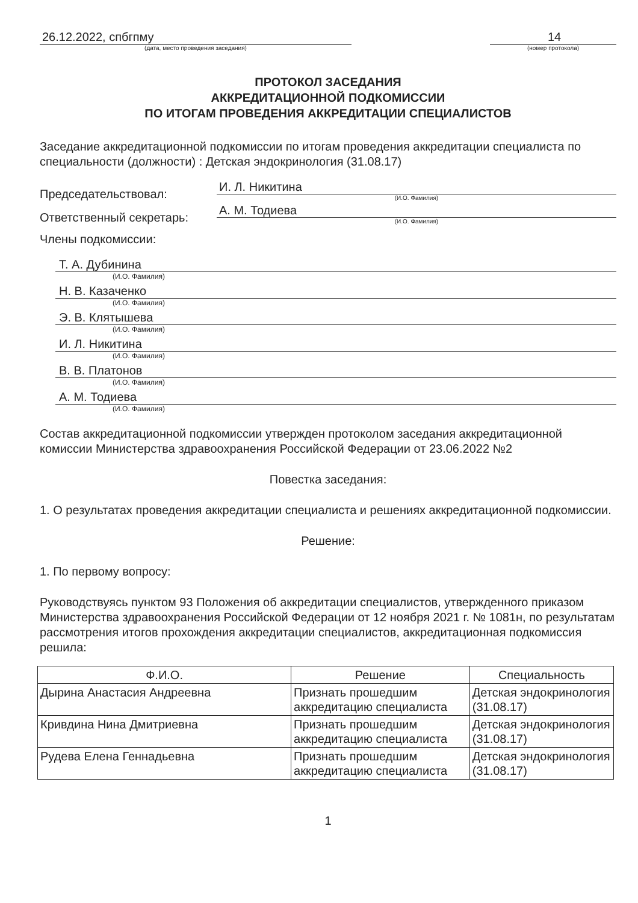26.12.2022, спбгпму
(дата, место проведения заседания)
14
(номер протокола)
ПРОТОКОЛ ЗАСЕДАНИЯ
АККРЕДИТАЦИОННОЙ ПОДКОМИССИИ
ПО ИТОГАМ ПРОВЕДЕНИЯ АККРЕДИТАЦИИ СПЕЦИАЛИСТОВ
Заседание аккредитационной подкомиссии по итогам проведения аккредитации специалиста по специальности (должности) : Детская эндокринология (31.08.17)
Председательствовал:
И. Л. Никитина
(И.О. Фамилия)
Ответственный секретарь:
А. М. Тодиева
(И.О. Фамилия)
Члены подкомиссии:
Т. А. Дубинина
(И.О. Фамилия)
Н. В. Казаченко
(И.О. Фамилия)
Э. В. Клятышева
(И.О. Фамилия)
И. Л. Никитина
(И.О. Фамилия)
В. В. Платонов
(И.О. Фамилия)
А. М. Тодиева
(И.О. Фамилия)
Состав аккредитационной подкомиссии утвержден протоколом заседания аккредитационной комиссии Министерства здравоохранения Российской Федерации от 23.06.2022 №2
Повестка заседания:
1. О результатах проведения аккредитации специалиста и решениях аккредитационной подкомиссии.
Решение:
1. По первому вопросу:
Руководствуясь пунктом 93 Положения об аккредитации специалистов, утвержденного приказом Министерства здравоохранения Российской Федерации от 12 ноября 2021 г. № 1081н, по результатам рассмотрения итогов прохождения аккредитации специалистов, аккредитационная подкомиссия решила:
| Ф.И.О. | Решение | Специальность |
| --- | --- | --- |
| Дырина Анастасия Андреевна | Признать прошедшим аккредитацию специалиста | Детская эндокринология (31.08.17) |
| Кривдина Нина Дмитриевна | Признать прошедшим аккредитацию специалиста | Детская эндокринология (31.08.17) |
| Рудева Елена Геннадьевна | Признать прошедшим аккредитацию специалиста | Детская эндокринология (31.08.17) |
1